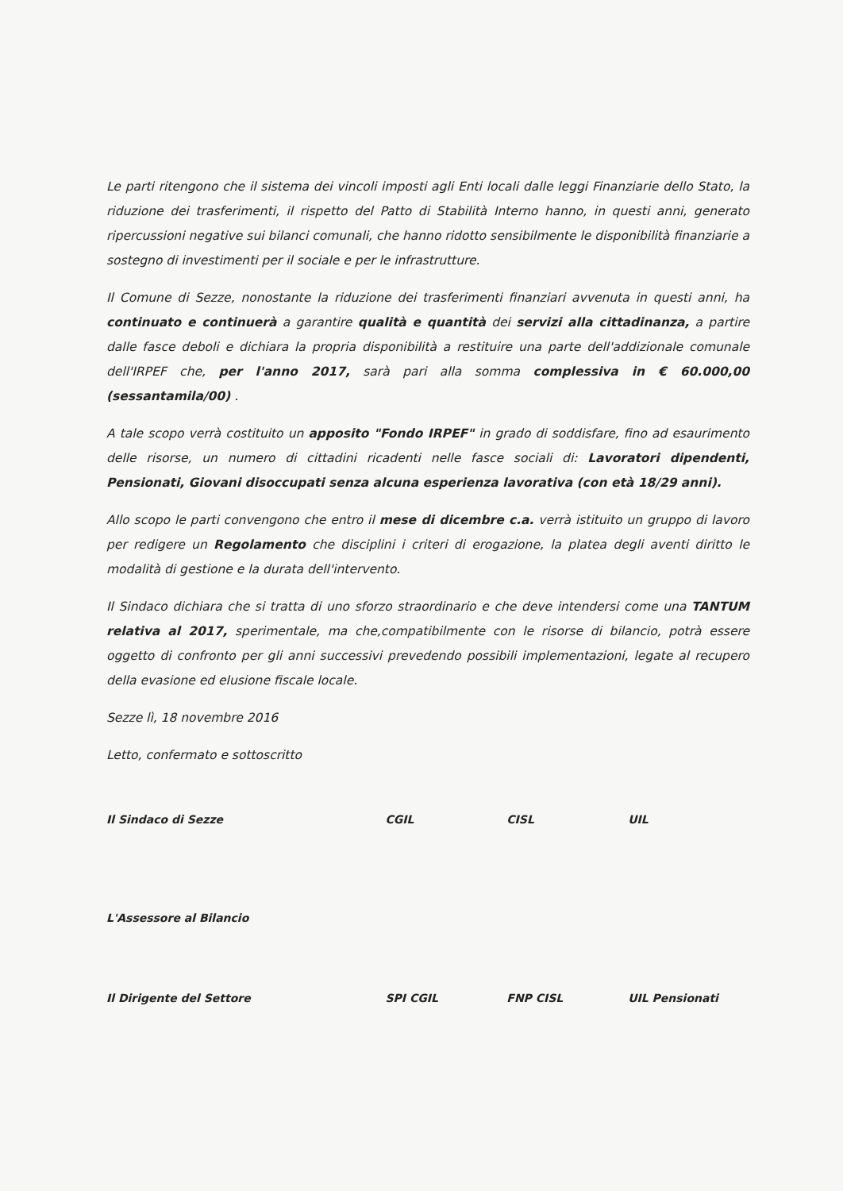Le parti ritengono che il sistema dei vincoli imposti agli Enti locali dalle leggi Finanziarie dello Stato, la riduzione dei trasferimenti, il rispetto del Patto di Stabilità Interno hanno, in questi anni, generato ripercussioni negative sui bilanci comunali, che hanno ridotto sensibilmente le disponibilità finanziarie a sostegno di investimenti per il sociale e per le infrastrutture.
Il Comune di Sezze, nonostante la riduzione dei trasferimenti finanziari avvenuta in questi anni, ha continuato e continuerà a garantire qualità e quantità dei servizi alla cittadinanza, a partire dalle fasce deboli e dichiara la propria disponibilità a restituire una parte dell'addizionale comunale dell'IRPEF che, per l'anno 2017, sarà pari alla somma complessiva in € 60.000,00 (sessantamila/00) .
A tale scopo verrà costituito un apposito "Fondo IRPEF" in grado di soddisfare, fino ad esaurimento delle risorse, un numero di cittadini ricadenti nelle fasce sociali di: Lavoratori dipendenti, Pensionati, Giovani disoccupati senza alcuna esperienza lavorativa (con età 18/29 anni).
Allo scopo le parti convengono che entro il mese di dicembre c.a. verrà istituito un gruppo di lavoro per redigere un Regolamento che disciplini i criteri di erogazione, la platea degli aventi diritto le modalità di gestione e la durata dell'intervento.
Il Sindaco dichiara che si tratta di uno sforzo straordinario e che deve intendersi come una TANTUM relativa al 2017, sperimentale, ma che,compatibilmente con le risorse di bilancio, potrà essere oggetto di confronto per gli anni successivi prevedendo possibili implementazioni, legate al recupero della evasione ed elusione fiscale locale.
Sezze lì, 18 novembre 2016
Letto, confermato e sottoscritto
Il Sindaco di Sezze
L'Assessore al Bilancio
CGIL CISL UIL
Il Dirigente del Settore SPI CGIL FNP CISL UIL Pensionati